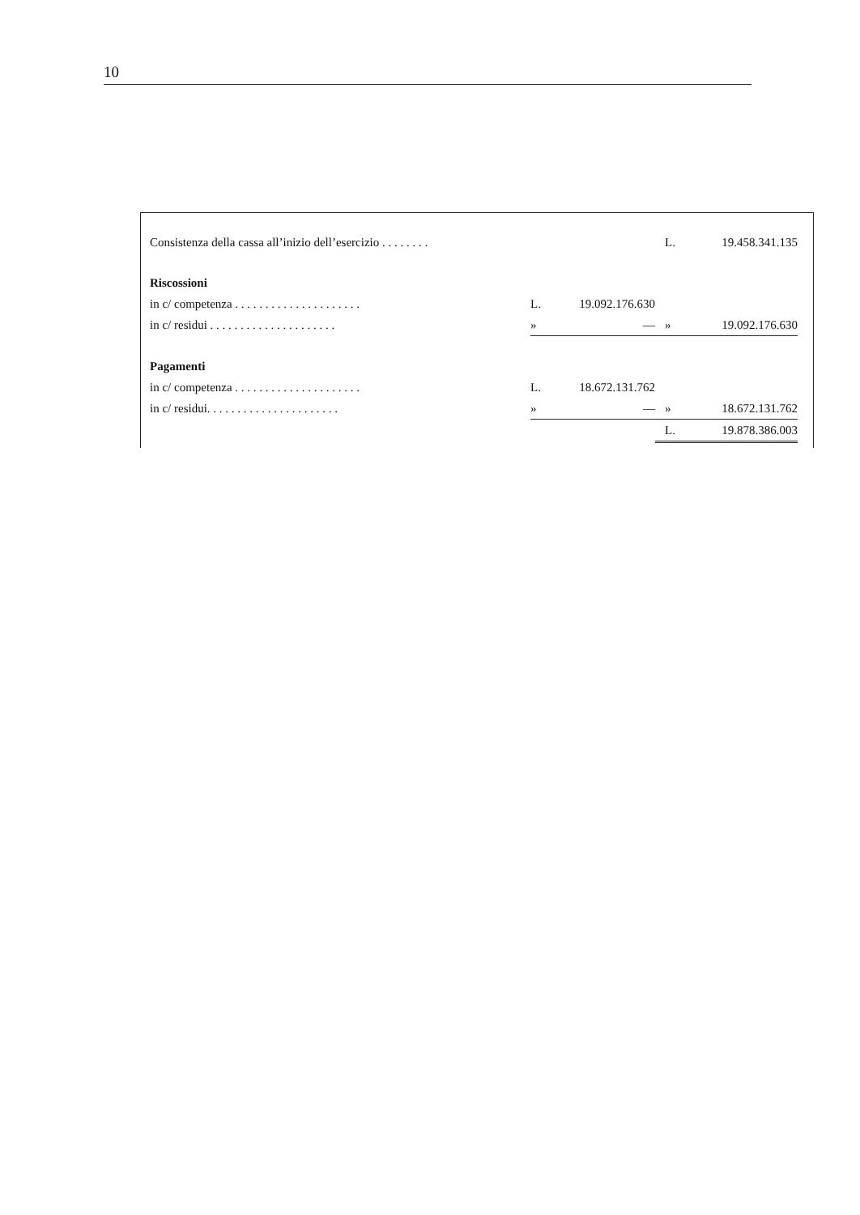10
| Consistenza della cassa all’inizio dell’esercizio . . . . . . . . | | | L. | 19.458.341.135 |
| Riscossioni | | | | |
| in c/ competenza . . . . . . . . . . . . . . . . . . . . . | L. | 19.092.176.630 | | |
| in c/ residui . . . . . . . . . . . . . . . . . . . . . | » | — | » | 19.092.176.630 |
| Pagamenti | | | | |
| in c/ competenza . . . . . . . . . . . . . . . . . . . . . | L. | 18.672.131.762 | | |
| in c/ residui. . . . . . . . . . . . . . . . . . . . . . | » | — | » | 18.672.131.762 |
| | | | L. | 19.878.386.003 |